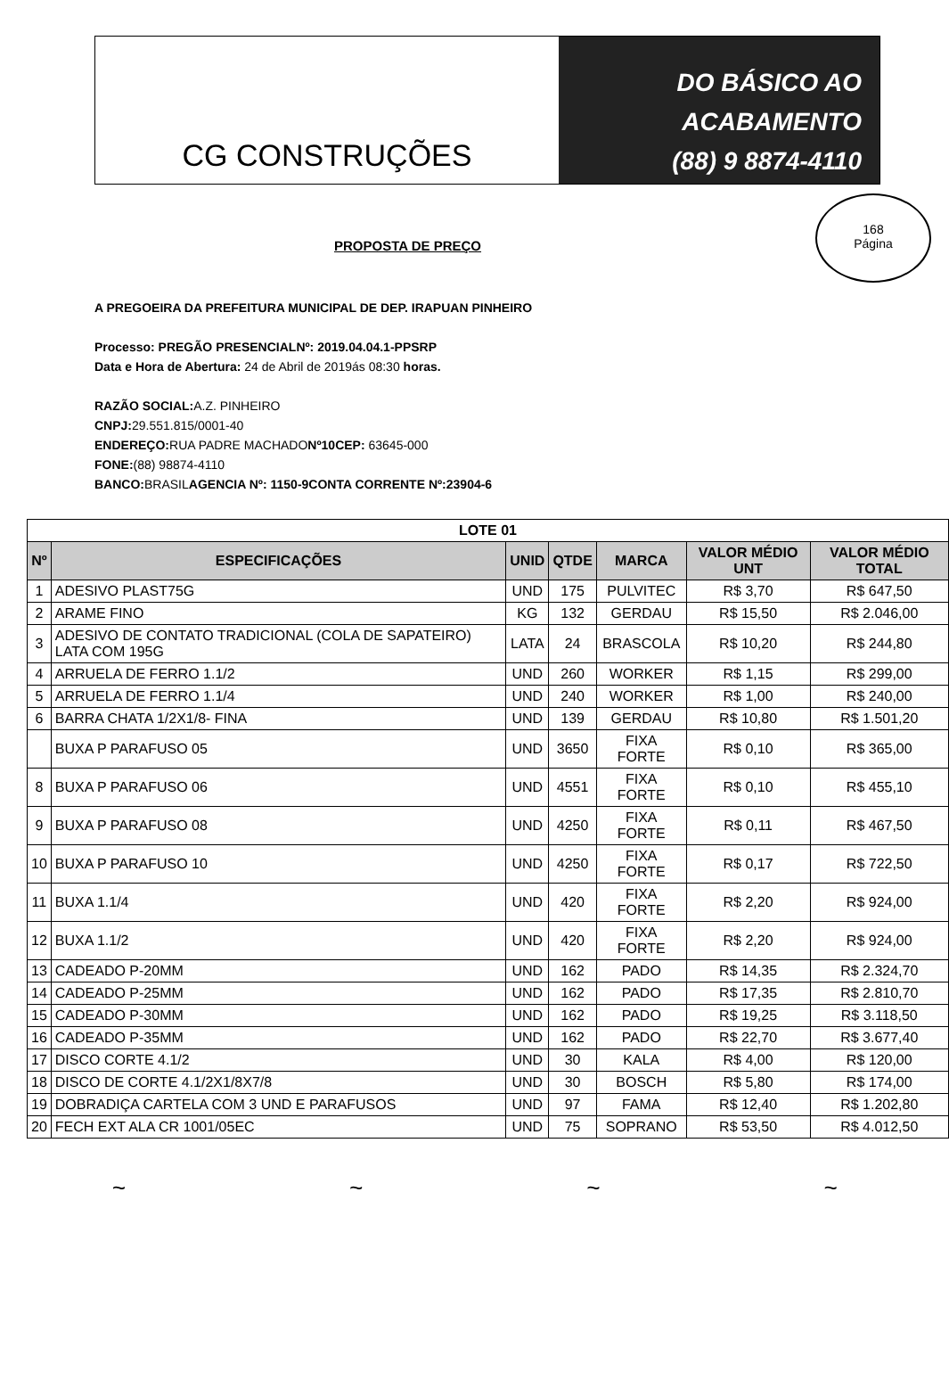CG CONSTRUÇÕES
DO BÁSICO AO
ACABAMENTO
(88) 9 8874-4110
168
Página
PROPOSTA DE PREÇO
A PREGOEIRA DA PREFEITURA MUNICIPAL DE DEP. IRAPUAN PINHEIRO
Processo: PREGÃO PRESENCIALNº: 2019.04.04.1-PPSRP
Data e Hora de Abertura: 24 de Abril de 2019ás 08:30 horas.
RAZÃO SOCIAL: A.Z. PINHEIRO
CNPJ: 29.551.815/0001-40
ENDEREÇO: RUA PADRE MACHADONº10CEP: 63645-000
FONE:(88) 98874-4110
BANCO: BRASILAGENCIA Nº: 1150-9CONTA CORRENTE Nº:23904-6
| LOTE 01 | | | | | | |
| Nº | ESPECIFICAÇÕES | UNID | QTDE | MARCA | VALOR MÉDIO UNT | VALOR MÉDIO TOTAL |
| 1 | ADESIVO PLAST75G | UND | 175 | PULVITEC | R$ 3,70 | R$ 647,50 |
| 2 | ARAME FINO | KG | 132 | GERDAU | R$ 15,50 | R$ 2.046,00 |
| 3 | ADESIVO DE CONTATO TRADICIONAL (COLA DE SAPATEIRO) LATA COM 195G | LATA | 24 | BRASCOLA | R$ 10,20 | R$ 244,80 |
| 4 | ARRUELA DE FERRO 1.1/2 | UND | 260 | WORKER | R$ 1,15 | R$ 299,00 |
| 5 | ARRUELA DE FERRO 1.1/4 | UND | 240 | WORKER | R$ 1,00 | R$ 240,00 |
| 6 | BARRA CHATA 1/2X1/8- FINA | UND | 139 | GERDAU | R$ 10,80 | R$ 1.501,20 |
| | BUXA P PARAFUSO 05 | UND | 3650 | FIXA FORTE | R$ 0,10 | R$ 365,00 |
| 8 | BUXA P PARAFUSO 06 | UND | 4551 | FIXA FORTE | R$ 0,10 | R$ 455,10 |
| 9 | BUXA P PARAFUSO 08 | UND | 4250 | FIXA FORTE | R$ 0,11 | R$ 467,50 |
| 10 | BUXA P PARAFUSO 10 | UND | 4250 | FIXA FORTE | R$ 0,17 | R$ 722,50 |
| 11 | BUXA 1.1/4 | UND | 420 | FIXA FORTE | R$ 2,20 | R$ 924,00 |
| 12 | BUXA 1.1/2 | UND | 420 | FIXA FORTE | R$ 2,20 | R$ 924,00 |
| 13 | CADEADO P-20MM | UND | 162 | PADO | R$ 14,35 | R$ 2.324,70 |
| 14 | CADEADO P-25MM | UND | 162 | PADO | R$ 17,35 | R$ 2.810,70 |
| 15 | CADEADO P-30MM | UND | 162 | PADO | R$ 19,25 | R$ 3.118,50 |
| 16 | CADEADO P-35MM | UND | 162 | PADO | R$ 22,70 | R$ 3.677,40 |
| 17 | DISCO CORTE 4.1/2 | UND | 30 | KALA | R$ 4,00 | R$ 120,00 |
| 18 | DISCO DE CORTE 4.1/2X1/8X7/8 | UND | 30 | BOSCH | R$ 5,80 | R$ 174,00 |
| 19 | DOBRADIÇA CARTELA COM 3 UND E PARAFUSOS | UND | 97 | FAMA | R$ 12,40 | R$ 1.202,80 |
| 20 | FECH EXT ALA CR 1001/05EC | UND | 75 | SOPRANO | R$ 53,50 | R$ 4.012,50 |
~ ~ ~ ~